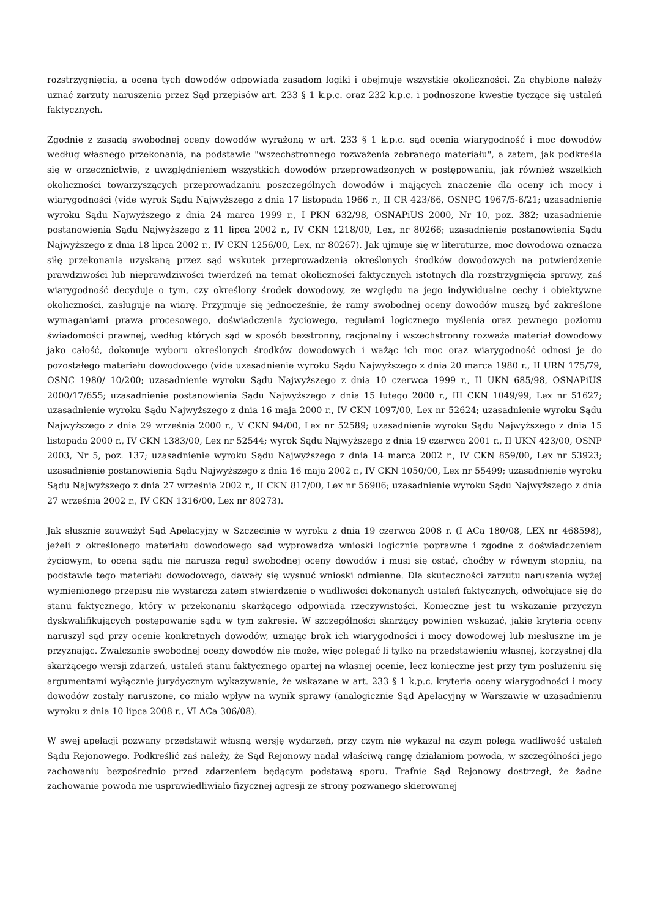rozstrzygnięcia, a ocena tych dowodów odpowiada zasadom logiki i obejmuje wszystkie okoliczności. Za chybione należy uznać zarzuty naruszenia przez Sąd przepisów art. 233 § 1 k.p.c. oraz 232 k.p.c. i podnoszone kwestie tyczące się ustaleń faktycznych.
Zgodnie z zasadą swobodnej oceny dowodów wyrażoną w art. 233 § 1 k.p.c. sąd ocenia wiarygodność i moc dowodów według własnego przekonania, na podstawie "wszechstronnego rozważenia zebranego materiału", a zatem, jak podkreśla się w orzecznictwie, z uwzględnieniem wszystkich dowodów przeprowadzonych w postępowaniu, jak również wszelkich okoliczności towarzyszących przeprowadzaniu poszczególnych dowodów i mających znaczenie dla oceny ich mocy i wiarygodności (vide wyrok Sądu Najwyższego z dnia 17 listopada 1966 r., II CR 423/66, OSNPG 1967/5-6/21; uzasadnienie wyroku Sądu Najwyższego z dnia 24 marca 1999 r., I PKN 632/98, OSNAPiUS 2000, Nr 10, poz. 382; uzasadnienie postanowienia Sądu Najwyższego z 11 lipca 2002 r., IV CKN 1218/00, Lex, nr 80266; uzasadnienie postanowienia Sądu Najwyższego z dnia 18 lipca 2002 r., IV CKN 1256/00, Lex, nr 80267). Jak ujmuje się w literaturze, moc dowodowa oznacza siłę przekonania uzyskaną przez sąd wskutek przeprowadzenia określonych środków dowodowych na potwierdzenie prawdziwości lub nieprawdziwości twierdzeń na temat okoliczności faktycznych istotnych dla rozstrzygnięcia sprawy, zaś wiarygodność decyduje o tym, czy określony środek dowodowy, ze względu na jego indywidualne cechy i obiektywne okoliczności, zasługuje na wiarę. Przyjmuje się jednocześnie, że ramy swobodnej oceny dowodów muszą być zakreślone wymaganiami prawa procesowego, doświadczenia życiowego, regułami logicznego myślenia oraz pewnego poziomu świadomości prawnej, według których sąd w sposób bezstronny, racjonalny i wszechstronny rozważa materiał dowodowy jako całość, dokonuje wyboru określonych środków dowodowych i ważąc ich moc oraz wiarygodność odnosi je do pozostałego materiału dowodowego (vide uzasadnienie wyroku Sądu Najwyższego z dnia 20 marca 1980 r., II URN 175/79, OSNC 1980/ 10/200; uzasadnienie wyroku Sądu Najwyższego z dnia 10 czerwca 1999 r., II UKN 685/98, OSNAPiUS 2000/17/655; uzasadnienie postanowienia Sądu Najwyższego z dnia 15 lutego 2000 r., III CKN 1049/99, Lex nr 51627; uzasadnienie wyroku Sądu Najwyższego z dnia 16 maja 2000 r., IV CKN 1097/00, Lex nr 52624; uzasadnienie wyroku Sądu Najwyższego z dnia 29 września 2000 r., V CKN 94/00, Lex nr 52589; uzasadnienie wyroku Sądu Najwyższego z dnia 15 listopada 2000 r., IV CKN 1383/00, Lex nr 52544; wyrok Sądu Najwyższego z dnia 19 czerwca 2001 r., II UKN 423/00, OSNP 2003, Nr 5, poz. 137; uzasadnienie wyroku Sądu Najwyższego z dnia 14 marca 2002 r., IV CKN 859/00, Lex nr 53923; uzasadnienie postanowienia Sądu Najwyższego z dnia 16 maja 2002 r., IV CKN 1050/00, Lex nr 55499; uzasadnienie wyroku Sądu Najwyższego z dnia 27 września 2002 r., II CKN 817/00, Lex nr 56906; uzasadnienie wyroku Sądu Najwyższego z dnia 27 września 2002 r., IV CKN 1316/00, Lex nr 80273).
Jak słusznie zauważył Sąd Apelacyjny w Szczecinie w wyroku z dnia 19 czerwca 2008 r. (I ACa 180/08, LEX nr 468598), jeżeli z określonego materiału dowodowego sąd wyprowadza wnioski logicznie poprawne i zgodne z doświadczeniem życiowym, to ocena sądu nie narusza reguł swobodnej oceny dowodów i musi się ostać, choćby w równym stopniu, na podstawie tego materiału dowodowego, dawały się wysnuć wnioski odmienne. Dla skuteczności zarzutu naruszenia wyżej wymienionego przepisu nie wystarcza zatem stwierdzenie o wadliwości dokonanych ustaleń faktycznych, odwołujące się do stanu faktycznego, który w przekonaniu skarżącego odpowiada rzeczywistości. Konieczne jest tu wskazanie przyczyn dyskwalifikujących postępowanie sądu w tym zakresie. W szczególności skarżący powinien wskazać, jakie kryteria oceny naruszył sąd przy ocenie konkretnych dowodów, uznając brak ich wiarygodności i mocy dowodowej lub niesłuszne im je przyznając. Zwalczanie swobodnej oceny dowodów nie może, więc polegać li tylko na przedstawieniu własnej, korzystnej dla skarżącego wersji zdarzeń, ustaleń stanu faktycznego opartej na własnej ocenie, lecz konieczne jest przy tym posłużeniu się argumentami wyłącznie jurydycznym wykazywanie, że wskazane w art. 233 § 1 k.p.c. kryteria oceny wiarygodności i mocy dowodów zostały naruszone, co miało wpływ na wynik sprawy (analogicznie Sąd Apelacyjny w Warszawie w uzasadnieniu wyroku z dnia 10 lipca 2008 r., VI ACa 306/08).
W swej apelacji pozwany przedstawił własną wersję wydarzeń, przy czym nie wykazał na czym polega wadliwość ustaleń Sądu Rejonowego. Podkreślić zaś należy, że Sąd Rejonowy nadał właściwą rangę działaniom powoda, w szczególności jego zachowaniu bezpośrednio przed zdarzeniem będącym podstawą sporu. Trafnie Sąd Rejonowy dostrzegł, że żadne zachowanie powoda nie usprawiedliwiało fizycznej agresji ze strony pozwanego skierowanej